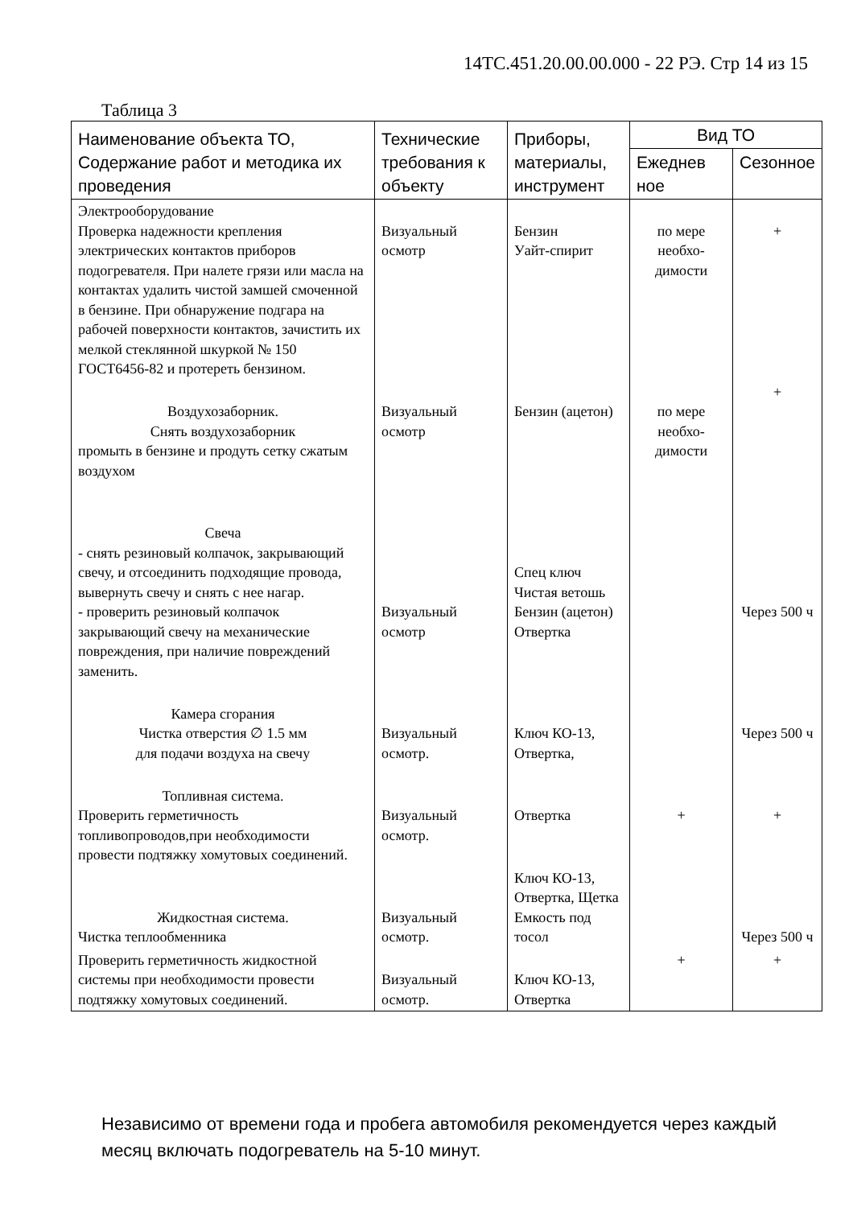14ТС.451.20.00.00.000 - 22 РЭ. Стр 14 из 15
Таблица 3
| Наименование объекта ТО, Содержание работ и методика их проведения | Технические требования к объекту | Приборы, материалы, инструмент | Вид ТО | |
| --- | --- | --- | --- | --- |
| | | | Ежеднев ное | Сезонное |
| Электрооборудование Проверка надежности крепления электрических контактов приборов подогревателя. При налете грязи или масла на контактах удалить чистой замшей смоченной в бензине. При обнаружение подгара на рабочей поверхности контактов, зачистить их мелкой стеклянной шкуркой № 150 ГОСТ6456-82 и протереть бензином. | Визуальный осмотр | Бензин Уайт-спирит | по мере необхо-димости | + |
| Воздухозаборник. Снять воздухозаборник промыть в бензине и продуть сетку сжатым воздухом | Визуальный осмотр | Бензин (ацетон) | по мере необхо-димости | + |
| Свеча - снять резиновый колпачок, закрывающий свечу, и отсоединить подходящие провода, вывернуть свечу и снять с нее нагар. - проверить резиновый колпачок закрывающий свечу на механические повреждения, при наличие повреждений заменить. | Визуальный осмотр | Спец ключ Чистая ветошь Бензин (ацетон) Отвертка | | Через 500 ч |
| Камера сгорания Чистка отверстия ∅ 1.5 мм для подачи воздуха на свечу | Визуальный осмотр. | Ключ КО-13, Отвертка, | | Через 500 ч |
| Топливная система. Проверить герметичность топливопроводов,при необходимости провести подтяжку хомутовых соединений. | Визуальный осмотр. | Отвертка | + | + |
| Жидкостная система. Чистка теплообменника | Визуальный осмотр. | Ключ КО-13, Отвертка, Щетка Емкость под тосол | | Через 500 ч |
| Проверить герметичность жидкостной системы при необходимости провести подтяжку хомутовых соединений. | Визуальный осмотр. | Ключ КО-13, Отвертка | + | + |
Независимо от времени года и пробега автомобиля рекомендуется через каждый месяц включать подогреватель на 5-10 минут.